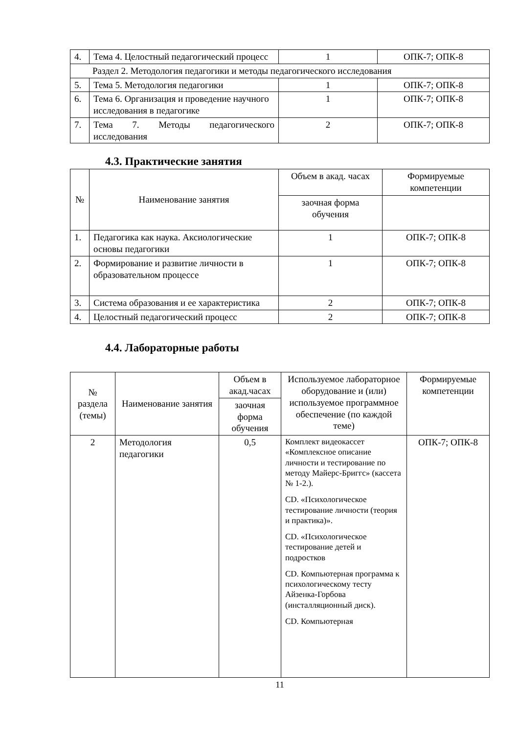| 4. | Тема 4. Целостный педагогический процесс | 1 | ОПК-7; ОПК-8 |
| Раздел 2. Методология педагогики и методы педагогического исследования | | | |
| 5. | Тема 5. Методология педагогики | 1 | ОПК-7; ОПК-8 |
| 6. | Тема 6. Организация и проведение научного исследования в педагогике | 1 | ОПК-7; ОПК-8 |
| 7. | Тема 7. Методы педагогического исследования | 2 | ОПК-7; ОПК-8 |
4.3. Практические занятия
| № | Наименование занятия | Объем в акад. часах | Формируемые компетенции |
| --- | --- | --- | --- |
| | | заочная форма обучения | |
| 1. | Педагогика как наука. Аксиологические основы педагогики | 1 | ОПК-7; ОПК-8 |
| 2. | Формирование и развитие личности в образовательном процессе | 1 | ОПК-7; ОПК-8 |
| 3. | Система образования и ее характеристика | 2 | ОПК-7; ОПК-8 |
| 4. | Целостный педагогический процесс | 2 | ОПК-7; ОПК-8 |
4.4. Лабораторные работы
| № раздела (темы) | Наименование занятия | Объем в акад.часах | Используемое лабораторное оборудование и (или) используемое программное обеспечение (по каждой теме) | Формируемые компетенции |
| --- | --- | --- | --- | --- |
| | | заочная форма обучения | | |
| 2 | Методология педагогики | 0,5 | Комплект видеокассет «Комплексное описание личности и тестирование по методу Майерс-Бриггс» (кассета № 1-2.). CD. «Психологическое тестирование личности (теория и практика)». CD. «Психологическое тестирование детей и подростков CD. Компьютерная программа к психологическому тесту Айзенка-Горбова (инсталляционный диск). CD. Компьютерная | ОПК-7; ОПК-8 |
11